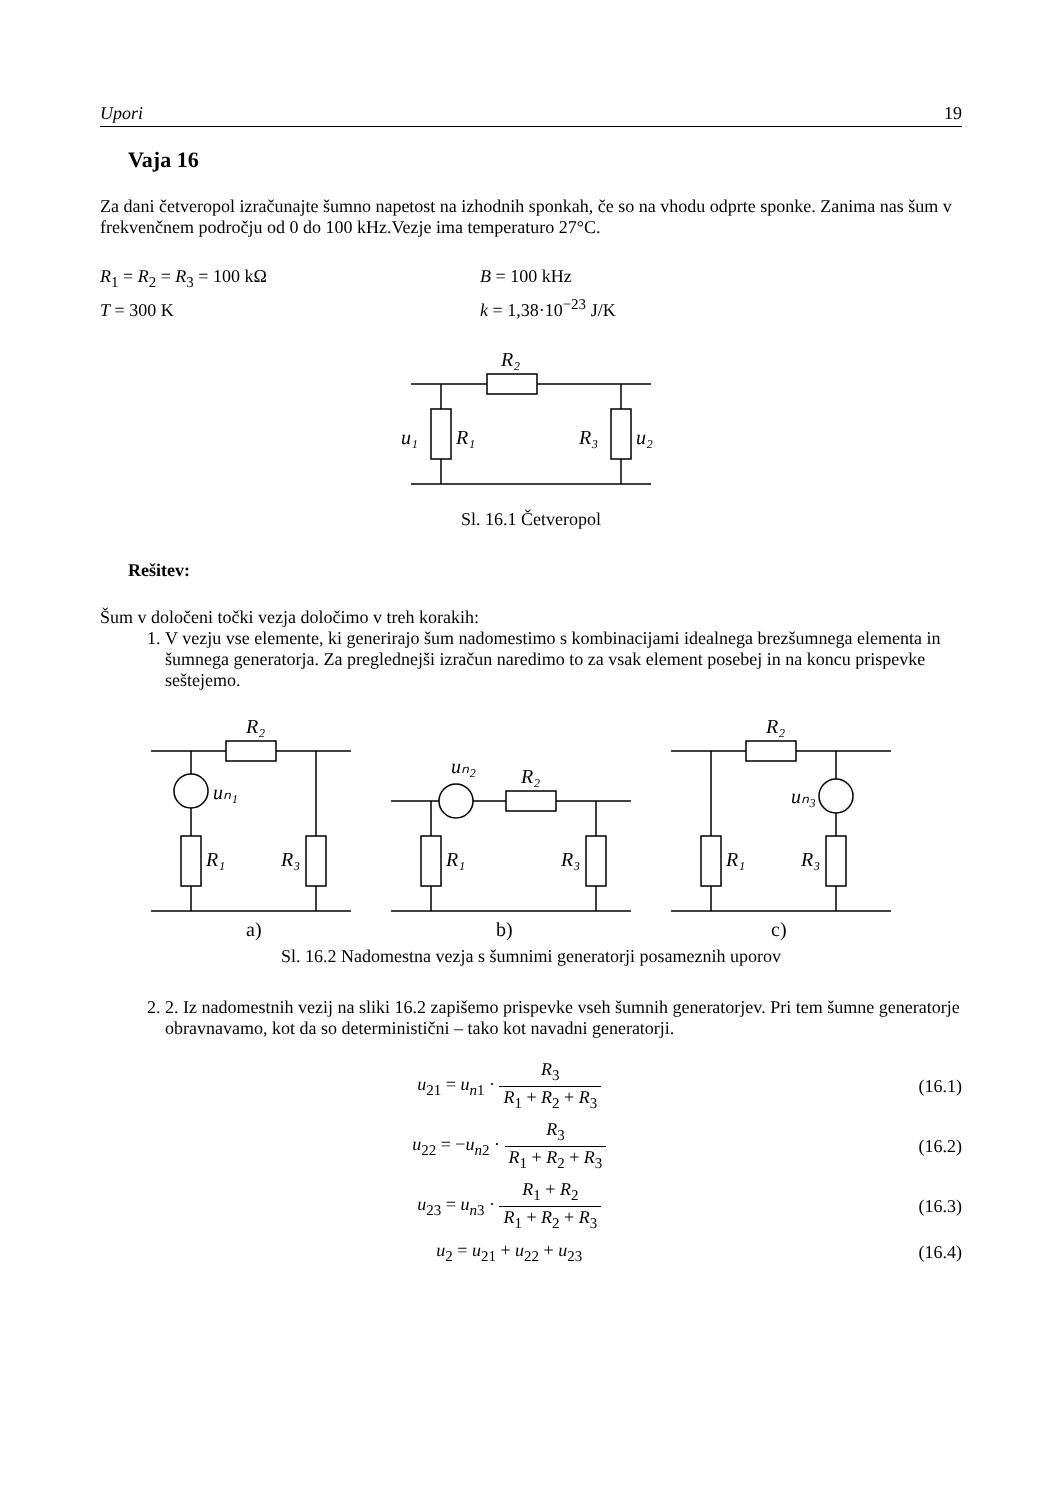Upori 19
Vaja 16
Za dani četveropol izračunajte šumno napetost na izhodnih sponkah, če so na vhodu odprte sponke. Zanima nas šum v frekvenčnem področju od 0 do 100 kHz.Vezje ima temperaturo 27°C.
R<sub>1</sub> = R<sub>2</sub> = R<sub>3</sub> = 100 kΩ
T = 300 K
B = 100 kHz
k = 1,38·10<sup>−23</sup> J/K
R₂
R₁
R₃
u₁
u₂
Sl. 16.1 Četveropol
Rešitev:
Šum v določeni točki vezja določimo v treh korakih:
1. V vezju vse elemente, ki generirajo šum nadomestimo s kombinacijami idealnega brezšumnega elementa in šumnega generatorja. Za preglednejši izračun naredimo to za vsak element posebej in na koncu prispevke seštejemo.
R₂
uₙ₁
R₁
R₃
uₙ₂
R₂
R₁
R₃
R₂
uₙ₃
R₁
R₃
a)
b)
c)
Sl. 16.2 Nadomestna vezja s šumnimi generatorji posameznih uporov
2. 2. Iz nadomestnih vezij na sliki 16.2 zapišemo prispevke vseh šumnih generatorjev. Pri tem šumne generatorje obravnavamo, kot da so deterministični – tako kot navadni generatorji.
u<sub>21</sub> = u<sub>n1</sub> · R<sub>3</sub> R<sub>1</sub> + R<sub>2</sub> + R<sub>3</sub> (16.1)
u<sub>22</sub> = −u<sub>n2</sub> · R<sub>3</sub> R<sub>1</sub> + R<sub>2</sub> + R<sub>3</sub> (16.2)
u<sub>23</sub> = u<sub>n3</sub> · R<sub>1</sub> + R<sub>2</sub> R<sub>1</sub> + R<sub>2</sub> + R<sub>3</sub>
(16.3)
u<sub>2</sub> = u<sub>21</sub> + u<sub>22</sub> + u<sub>23</sub> (16.4)